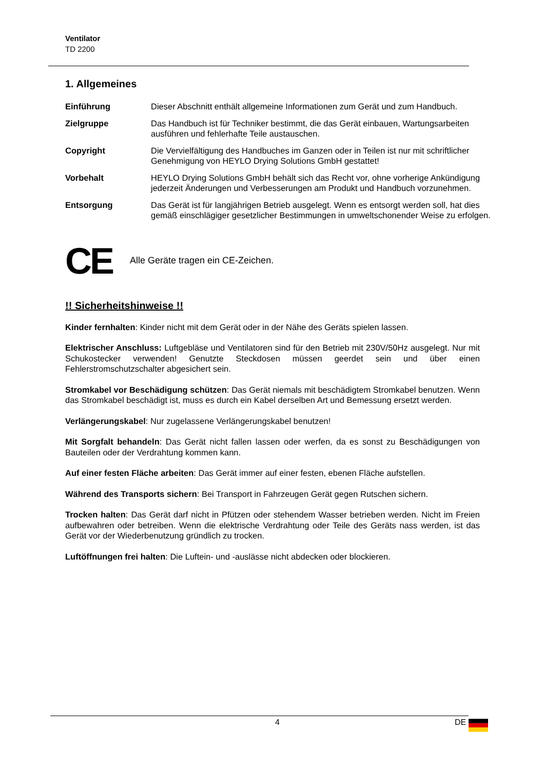Ventilator
TD 2200
1. Allgemeines
Einführung Dieser Abschnitt enthält allgemeine Informationen zum Gerät und zum Handbuch.
Zielgruppe Das Handbuch ist für Techniker bestimmt, die das Gerät einbauen, Wartungsarbeiten ausführen und fehlerhafte Teile austauschen.
Copyright Die Vervielfältigung des Handbuches im Ganzen oder in Teilen ist nur mit schriftlicher Genehmigung von HEYLO Drying Solutions GmbH gestattet!
Vorbehalt HEYLO Drying Solutions GmbH behält sich das Recht vor, ohne vorherige Ankündigung jederzeit Änderungen und Verbesserungen am Produkt und Handbuch vorzunehmen.
Entsorgung Das Gerät ist für langjährigen Betrieb ausgelegt. Wenn es entsorgt werden soll, hat dies gemäß einschlägiger gesetzlicher Bestimmungen in umweltschonender Weise zu erfolgen.
CE
Alle Geräte tragen ein CE-Zeichen.
!! Sicherheitshinweise !!
Kinder fernhalten: Kinder nicht mit dem Gerät oder in der Nähe des Geräts spielen lassen.
Elektrischer Anschluss: Luftgebläse und Ventilatoren sind für den Betrieb mit 230V/50Hz ausgelegt. Nur mit Schukostecker verwenden! Genutzte Steckdosen müssen geerdet sein und über einen Fehlerstromschutzschalter abgesichert sein.
Stromkabel vor Beschädigung schützen: Das Gerät niemals mit beschädigtem Stromkabel benutzen. Wenn das Stromkabel beschädigt ist, muss es durch ein Kabel derselben Art und Bemessung ersetzt werden.
Verlängerungskabel: Nur zugelassene Verlängerungskabel benutzen!
Mit Sorgfalt behandeln: Das Gerät nicht fallen lassen oder werfen, da es sonst zu Beschädigungen von Bauteilen oder der Verdrahtung kommen kann.
Auf einer festen Fläche arbeiten: Das Gerät immer auf einer festen, ebenen Fläche aufstellen.
Während des Transports sichern: Bei Transport in Fahrzeugen Gerät gegen Rutschen sichern.
Trocken halten: Das Gerät darf nicht in Pfützen oder stehendem Wasser betrieben werden. Nicht im Freien aufbewahren oder betreiben. Wenn die elektrische Verdrahtung oder Teile des Geräts nass werden, ist das Gerät vor der Wiederbenutzung gründlich zu trocken.
Luftöffnungen frei halten: Die Luftein- und -auslässe nicht abdecken oder blockieren.
4 DE